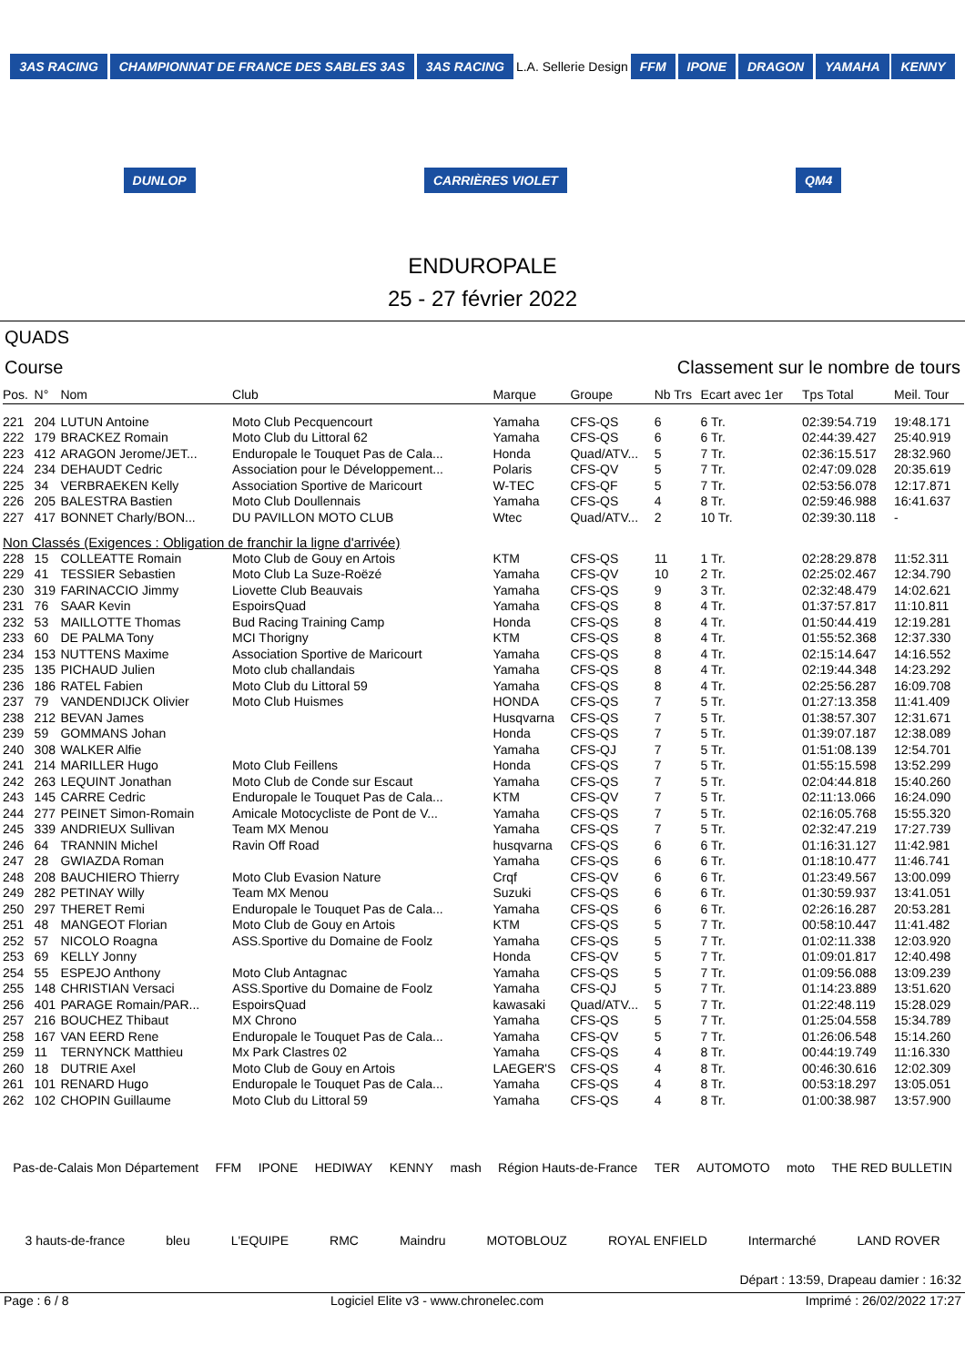3AS RACING CHAMPIONNAT DE FRANCE DES SABLES 3AS 3AS RACING L.A. Sellerie Design FFM IPONE DRAGON YAMAHA KENNY DUNLOP CARRIÈRES VIOLET QM4
ENDUROPALE
25 - 27 février 2022
QUADS
Course Classement sur le nombre de tours
| Pos. | N° | Nom | Club | Marque | Groupe | Nb Trs | Ecart avec 1er | Tps Total | Meil. Tour |
| --- | --- | --- | --- | --- | --- | --- | --- | --- | --- |
| 221 | 204 | LUTUN Antoine | Moto Club Pecquencourt | Yamaha | CFS-QS | 6 | 6 Tr. | 02:39:54.719 | 19:48.171 |
| 222 | 179 | BRACKEZ Romain | Moto Club du Littoral 62 | Yamaha | CFS-QS | 6 | 6 Tr. | 02:44:39.427 | 25:40.919 |
| 223 | 412 | ARAGON Jerome/JET... | Enduropale le Touquet Pas de Cala... | Honda | Quad/ATV... | 5 | 7 Tr. | 02:36:15.517 | 28:32.960 |
| 224 | 234 | DEHAUDT Cedric | Association pour le Développement... | Polaris | CFS-QV | 5 | 7 Tr. | 02:47:09.028 | 20:35.619 |
| 225 | 34 | VERBRAEKEN Kelly | Association Sportive de Maricourt | W-TEC | CFS-QF | 5 | 7 Tr. | 02:53:56.078 | 12:17.871 |
| 226 | 205 | BALESTRA Bastien | Moto Club Doullennais | Yamaha | CFS-QS | 4 | 8 Tr. | 02:59:46.988 | 16:41.637 |
| 227 | 417 | BONNET Charly/BON... | DU PAVILLON MOTO CLUB | Wtec | Quad/ATV... | 2 | 10 Tr. | 02:39:30.118 | - |
| Non Classés (Exigences : Obligation de franchir la ligne d'arrivée) | | | | | | | | | |
| 228 | 15 | COLLEATTE Romain | Moto Club de Gouy en Artois | KTM | CFS-QS | 11 | 1 Tr. | 02:28:29.878 | 11:52.311 |
| 229 | 41 | TESSIER Sebastien | Moto Club La Suze-Roëzé | Yamaha | CFS-QV | 10 | 2 Tr. | 02:25:02.467 | 12:34.790 |
| 230 | 319 | FARINACCIO Jimmy | Liovette Club Beauvais | Yamaha | CFS-QS | 9 | 3 Tr. | 02:32:48.479 | 14:02.621 |
| 231 | 76 | SAAR Kevin | EspoirsQuad | Yamaha | CFS-QS | 8 | 4 Tr. | 01:37:57.817 | 11:10.811 |
| 232 | 53 | MAILLOTTE Thomas | Bud Racing Training Camp | Honda | CFS-QS | 8 | 4 Tr. | 01:50:44.419 | 12:19.281 |
| 233 | 60 | DE PALMA Tony | MCI Thorigny | KTM | CFS-QS | 8 | 4 Tr. | 01:55:52.368 | 12:37.330 |
| 234 | 153 | NUTTENS Maxime | Association Sportive de Maricourt | Yamaha | CFS-QS | 8 | 4 Tr. | 02:15:14.647 | 14:16.552 |
| 235 | 135 | PICHAUD Julien | Moto club challandais | Yamaha | CFS-QS | 8 | 4 Tr. | 02:19:44.348 | 14:23.292 |
| 236 | 186 | RATEL Fabien | Moto Club du Littoral 59 | Yamaha | CFS-QS | 8 | 4 Tr. | 02:25:56.287 | 16:09.708 |
| 237 | 79 | VANDENDIJCK Olivier | Moto Club Huismes | HONDA | CFS-QS | 7 | 5 Tr. | 01:27:13.358 | 11:41.409 |
| 238 | 212 | BEVAN James | | Husqvarna | CFS-QS | 7 | 5 Tr. | 01:38:57.307 | 12:31.671 |
| 239 | 59 | GOMMANS Johan | | Honda | CFS-QS | 7 | 5 Tr. | 01:39:07.187 | 12:38.089 |
| 240 | 308 | WALKER Alfie | | Yamaha | CFS-QJ | 7 | 5 Tr. | 01:51:08.139 | 12:54.701 |
| 241 | 214 | MARILLER Hugo | Moto Club Feillens | Honda | CFS-QS | 7 | 5 Tr. | 01:55:15.598 | 13:52.299 |
| 242 | 263 | LEQUINT Jonathan | Moto Club de Conde sur Escaut | Yamaha | CFS-QS | 7 | 5 Tr. | 02:04:44.818 | 15:40.260 |
| 243 | 145 | CARRE Cedric | Enduropale le Touquet Pas de Cala... | KTM | CFS-QV | 7 | 5 Tr. | 02:11:13.066 | 16:24.090 |
| 244 | 277 | PEINET Simon-Romain | Amicale Motocycliste de Pont de V... | Yamaha | CFS-QS | 7 | 5 Tr. | 02:16:05.768 | 15:55.320 |
| 245 | 339 | ANDRIEUX Sullivan | Team MX Menou | Yamaha | CFS-QS | 7 | 5 Tr. | 02:32:47.219 | 17:27.739 |
| 246 | 64 | TRANNIN Michel | Ravin Off Road | husqvarna | CFS-QS | 6 | 6 Tr. | 01:16:31.127 | 11:42.981 |
| 247 | 28 | GWIAZDA Roman | | Yamaha | CFS-QS | 6 | 6 Tr. | 01:18:10.477 | 11:46.741 |
| 248 | 208 | BAUCHIERO Thierry | Moto Club Evasion Nature | Crqf | CFS-QV | 6 | 6 Tr. | 01:23:49.567 | 13:00.099 |
| 249 | 282 | PETINAY Willy | Team MX Menou | Suzuki | CFS-QS | 6 | 6 Tr. | 01:30:59.937 | 13:41.051 |
| 250 | 297 | THERET Remi | Enduropale le Touquet Pas de Cala... | Yamaha | CFS-QS | 6 | 6 Tr. | 02:26:16.287 | 20:53.281 |
| 251 | 48 | MANGEOT Florian | Moto Club de Gouy en Artois | KTM | CFS-QS | 5 | 7 Tr. | 00:58:10.447 | 11:41.482 |
| 252 | 57 | NICOLO Roagna | ASS.Sportive du Domaine de Foolz | Yamaha | CFS-QS | 5 | 7 Tr. | 01:02:11.338 | 12:03.920 |
| 253 | 69 | KELLY Jonny | | Honda | CFS-QV | 5 | 7 Tr. | 01:09:01.817 | 12:40.498 |
| 254 | 55 | ESPEJO Anthony | Moto Club Antagnac | Yamaha | CFS-QS | 5 | 7 Tr. | 01:09:56.088 | 13:09.239 |
| 255 | 148 | CHRISTIAN Versaci | ASS.Sportive du Domaine de Foolz | Yamaha | CFS-QJ | 5 | 7 Tr. | 01:14:23.889 | 13:51.620 |
| 256 | 401 | PARAGE Romain/PAR... | EspoirsQuad | kawasaki | Quad/ATV... | 5 | 7 Tr. | 01:22:48.119 | 15:28.029 |
| 257 | 216 | BOUCHEZ Thibaut | MX Chrono | Yamaha | CFS-QS | 5 | 7 Tr. | 01:25:04.558 | 15:34.789 |
| 258 | 167 | VAN EERD Rene | Enduropale le Touquet Pas de Cala... | Yamaha | CFS-QV | 5 | 7 Tr. | 01:26:06.548 | 15:14.260 |
| 259 | 11 | TERNYNCK Matthieu | Mx Park Clastres 02 | Yamaha | CFS-QS | 4 | 8 Tr. | 00:44:19.749 | 11:16.330 |
| 260 | 18 | DUTRIE Axel | Moto Club de Gouy en Artois | LAEGER'S | CFS-QS | 4 | 8 Tr. | 00:46:30.616 | 12:02.309 |
| 261 | 101 | RENARD Hugo | Enduropale le Touquet Pas de Cala... | Yamaha | CFS-QS | 4 | 8 Tr. | 00:53:18.297 | 13:05.051 |
| 262 | 102 | CHOPIN Guillaume | Moto Club du Littoral 59 | Yamaha | CFS-QS | 4 | 8 Tr. | 01:00:38.987 | 13:57.900 |
Pas-de-Calais Mon Département FFM IPONE HEDIWAY KENNY mash Région Hauts-de-France TER AUTOMOTO moto THE RED BULLETIN 3 hauts-de-france bleu L'EQUIPE RMC Maindru MOTOBLOUZ ROYAL ENFIELD Intermarché LAND ROVER
Départ : 13:59, Drapeau damier : 16:32
Page : 6 / 8 Logiciel Elite v3 - www.chronelec.com Imprimé : 26/02/2022 17:27